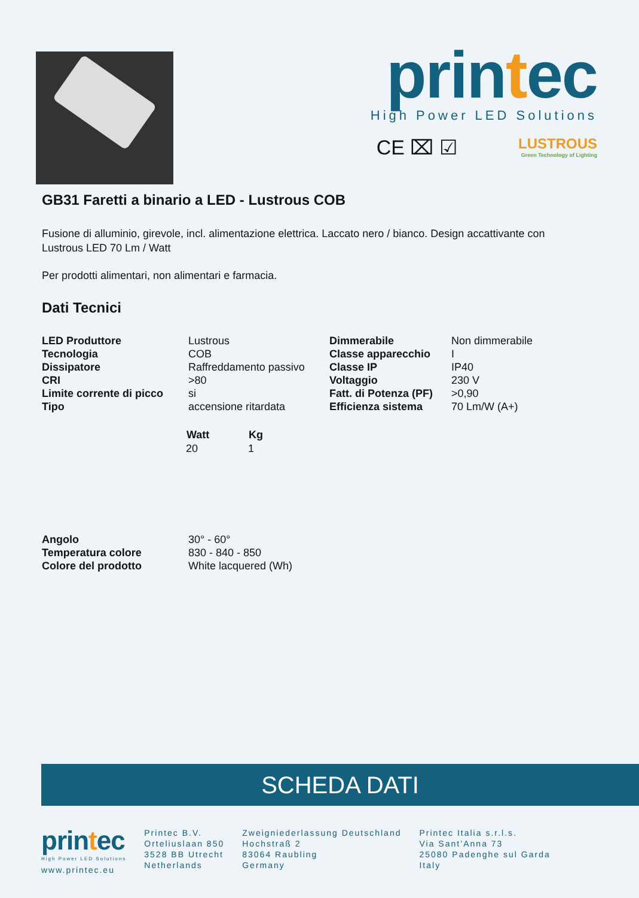printec
High Power LED Solutions
CE ⌧ ☑ LUSTROUS
Green Technology of Lighting
GB31 Faretti a binario a LED - Lustrous COB
Fusione di alluminio, girevole, incl. alimentazione elettrica. Laccato nero / bianco. Design accattivante con
Lustrous LED 70 Lm / Watt
Per prodotti alimentari, non alimentari e farmacia.
Dati Tecnici
| LED Produttore | Lustrous | Dimmerabile | Non dimmerabile |
| Tecnologia | COB | Classe apparecchio | I |
| Dissipatore | Raffreddamento passivo | Classe IP | IP40 |
| CRI | >80 | Voltaggio | 230 V |
| Limite corrente di picco | si | Fatt. di Potenza (PF) | >0,90 |
| Tipo | accensione ritardata | Efficienza sistema | 70 Lm/W (A+) |
| Watt | Kg |
| --- | --- |
| 20 | 1 |
| Angolo | 30° - 60° |
| Temperatura colore | 830 - 840 - 850 |
| Colore del prodotto | White lacquered (Wh) |
SCHEDA DATI
printec
High Power LED Solutions
www.printec.eu
Printec B.V.
Orteliuslaan 850
3528 BB Utrecht
Netherlands
Zweigniederlassung Deutschland
Hochstraß 2
83064 Raubling
Germany
Printec Italia s.r.l.s.
Via Sant’Anna 73
25080 Padenghe sul Garda
Italy